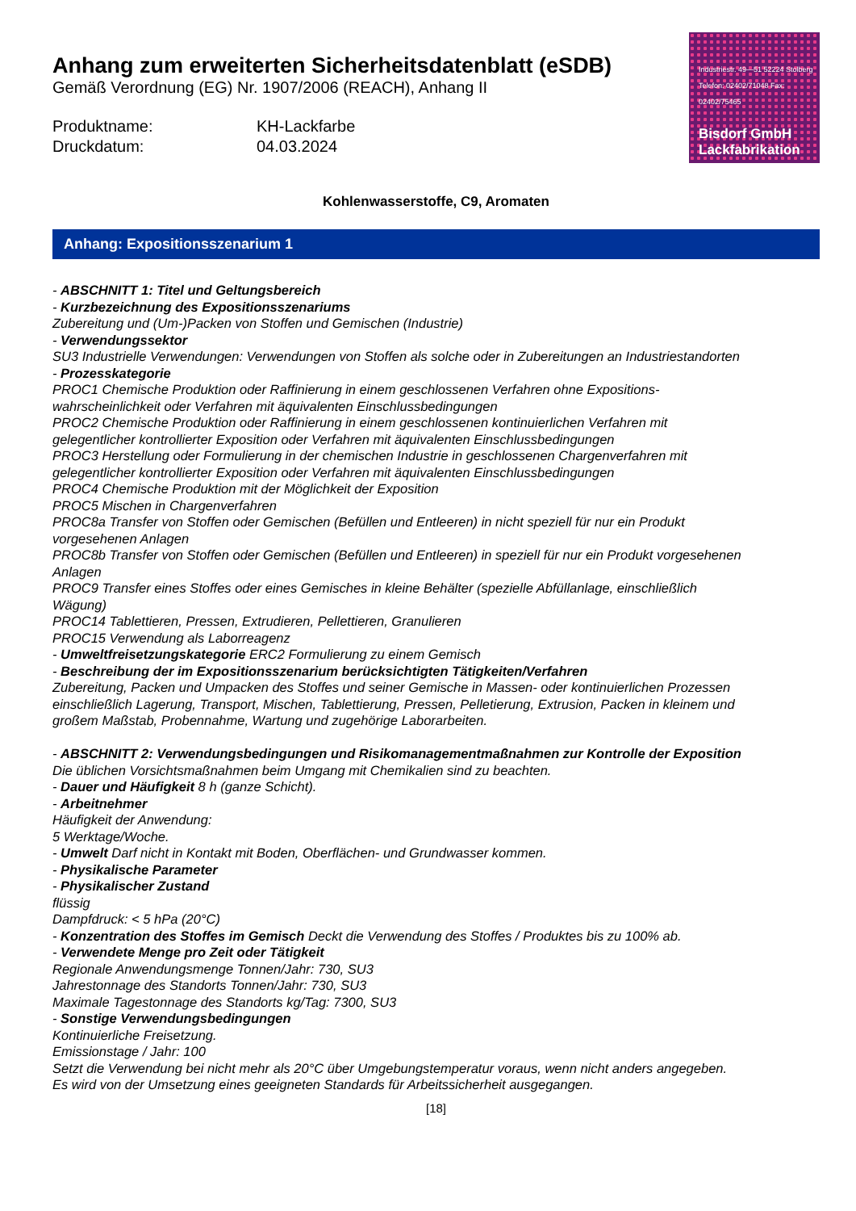Anhang zum erweiterten Sicherheitsdatenblatt (eSDB)
Gemäß Verordnung (EG) Nr. 1907/2006 (REACH), Anhang II
Produktname: KH-Lackfarbe Druckdatum: 04.03.2024
Industriestr. 49—51 52224 Stolberg Telefon: 02402/71048 Fax: 02402/75465
Bisdorf GmbH
Lackfabrikation
Kohlenwasserstoffe, C9, Aromaten
Anhang: Expositionsszenarium 1
- ABSCHNITT 1: Titel und Geltungsbereich
- Kurzbezeichnung des Expositionsszenariums
Zubereitung und (Um-)Packen von Stoffen und Gemischen (Industrie)
- Verwendungssektor
SU3 Industrielle Verwendungen: Verwendungen von Stoffen als solche oder in Zubereitungen an Industriestandorten
- Prozesskategorie
PROC1 Chemische Produktion oder Raffinierung in einem geschlossenen Verfahren ohne Expositions-wahrscheinlichkeit oder Verfahren mit äquivalenten Einschlussbedingungen
PROC2 Chemische Produktion oder Raffinierung in einem geschlossenen kontinuierlichen Verfahren mit gelegentlicher kontrollierter Exposition oder Verfahren mit äquivalenten Einschlussbedingungen
PROC3 Herstellung oder Formulierung in der chemischen Industrie in geschlossenen Chargenverfahren mit gelegentlicher kontrollierter Exposition oder Verfahren mit äquivalenten Einschlussbedingungen
PROC4 Chemische Produktion mit der Möglichkeit der Exposition
PROC5 Mischen in Chargenverfahren
PROC8a Transfer von Stoffen oder Gemischen (Befüllen und Entleeren) in nicht speziell für nur ein Produkt vorgesehenen Anlagen
PROC8b Transfer von Stoffen oder Gemischen (Befüllen und Entleeren) in speziell für nur ein Produkt vorgesehenen Anlagen
PROC9 Transfer eines Stoffes oder eines Gemisches in kleine Behälter (spezielle Abfüllanlage, einschließlich Wägung)
PROC14 Tablettieren, Pressen, Extrudieren, Pellettieren, Granulieren
PROC15 Verwendung als Laborreagenz
- Umweltfreisetzungskategorie ERC2 Formulierung zu einem Gemisch
- Beschreibung der im Expositionsszenarium berücksichtigten Tätigkeiten/Verfahren
Zubereitung, Packen und Umpacken des Stoffes und seiner Gemische in Massen- oder kontinuierlichen Prozessen einschließlich Lagerung, Transport, Mischen, Tablettierung, Pressen, Pelletierung, Extrusion, Packen in kleinem und großem Maßstab, Probennahme, Wartung und zugehörige Laborarbeiten.
- ABSCHNITT 2: Verwendungsbedingungen und Risikomanagementmaßnahmen zur Kontrolle der Exposition
Die üblichen Vorsichtsmaßnahmen beim Umgang mit Chemikalien sind zu beachten.
- Dauer und Häufigkeit 8 h (ganze Schicht).
- Arbeitnehmer
Häufigkeit der Anwendung:
5 Werktage/Woche.
- Umwelt Darf nicht in Kontakt mit Boden, Oberflächen- und Grundwasser kommen.
- Physikalische Parameter
- Physikalischer Zustand
flüssig
Dampfdruck: < 5 hPa (20°C)
- Konzentration des Stoffes im Gemisch Deckt die Verwendung des Stoffes / Produktes bis zu 100% ab.
- Verwendete Menge pro Zeit oder Tätigkeit
Regionale Anwendungsmenge Tonnen/Jahr: 730, SU3
Jahrestonnage des Standorts Tonnen/Jahr: 730, SU3
Maximale Tagestonnage des Standorts kg/Tag: 7300, SU3
- Sonstige Verwendungsbedingungen
Kontinuierliche Freisetzung.
Emissionstage / Jahr: 100
Setzt die Verwendung bei nicht mehr als 20°C über Umgebungstemperatur voraus, wenn nicht anders angegeben.
Es wird von der Umsetzung eines geeigneten Standards für Arbeitssicherheit ausgegangen.
[18]